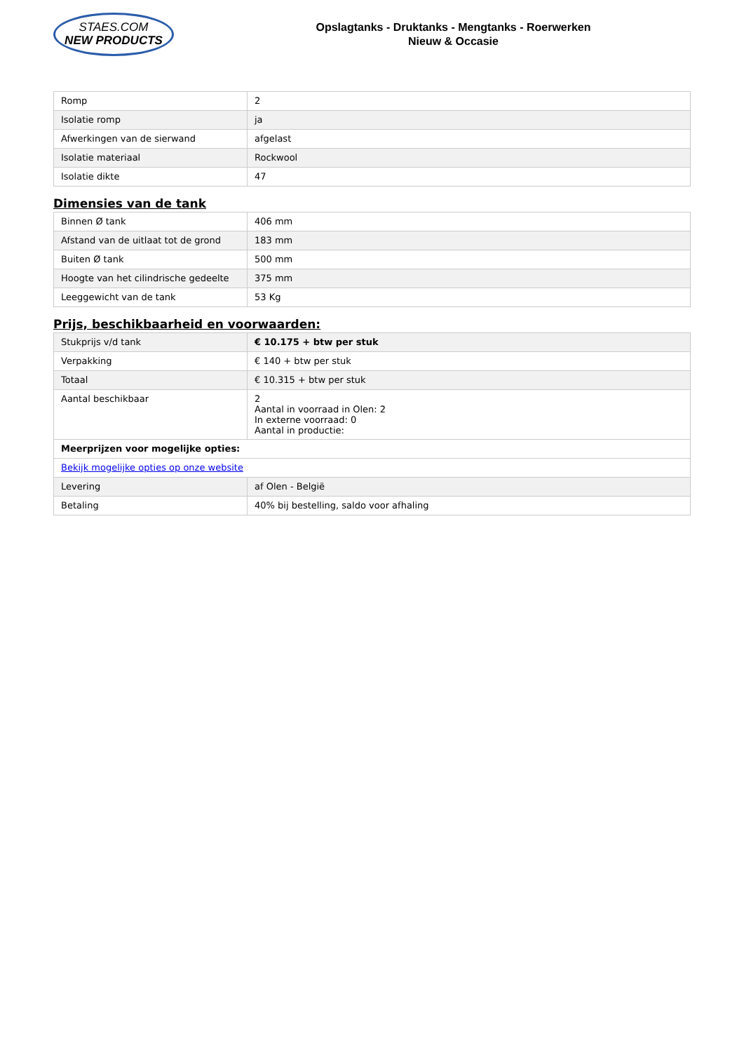STAES.COM
NEW PRODUCTS
Opslagtanks - Druktanks - Mengtanks - Roerwerken
Nieuw & Occasie
| Romp | 2 |
| Isolatie romp | ja |
| Afwerkingen van de sierwand | afgelast |
| Isolatie materiaal | Rockwool |
| Isolatie dikte | 47 |
Dimensies van de tank
| Binnen Ø tank | 406 mm |
| Afstand van de uitlaat tot de grond | 183 mm |
| Buiten Ø tank | 500 mm |
| Hoogte van het cilindrische gedeelte | 375 mm |
| Leeggewicht van de tank | 53 Kg |
Prijs, beschikbaarheid en voorwaarden:
| Stukprijs v/d tank | € 10.175 + btw per stuk |
| Verpakking | € 140 + btw per stuk |
| Totaal | € 10.315 + btw per stuk |
| Aantal beschikbaar | 2 Aantal in voorraad in Olen: 2 In externe voorraad: 0 Aantal in productie: |
| Meerprijzen voor mogelijke opties: | |
| Bekijk mogelijke opties op onze website | |
| Levering | af Olen - België |
| Betaling | 40% bij bestelling, saldo voor afhaling |